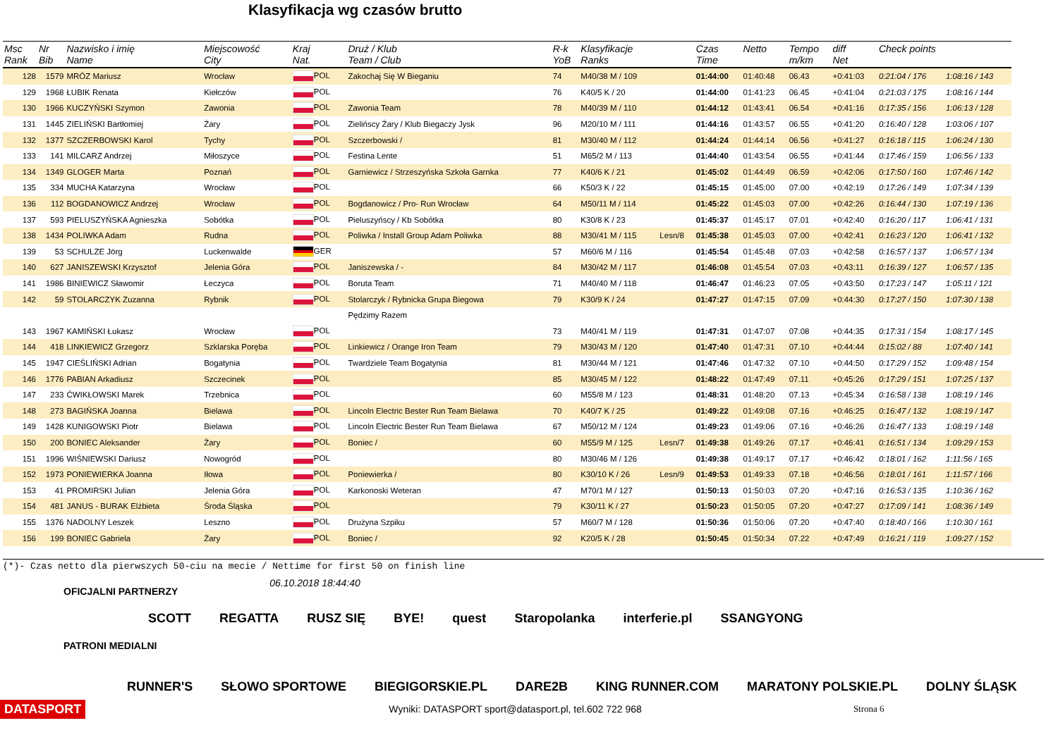Klasyfikacja wg czasów brutto
| Msc Rank | Nr Bib | Nazwisko i imię Name | Miejscowość City | Kraj Nat. | Druż / Klub Team / Club | R-k YoB | Klasyfikacje Ranks | | Czas Time | Netto | Tempo m/km | diff Net | Check points | |
| --- | --- | --- | --- | --- | --- | --- | --- | --- | --- | --- | --- | --- | --- | --- |
| 128 | 1579 | MRÓZ Mariusz | Wrocław | POL | Zakochaj Się W Bieganiu | 74 | M40/38 M / 109 | | 01:44:00 | 01:40:48 | 06.43 | +0:41:03 | 0:21:04 / 176 | 1:08:16 / 143 |
| 129 | 1968 | ŁUBIK Renata | Kiełczów | POL | | 76 | K40/5 K / 20 | | 01:44:00 | 01:41:23 | 06.45 | +0:41:04 | 0:21:03 / 175 | 1:08:16 / 144 |
| 130 | 1966 | KUCZYŃSKI Szymon | Zawonia | POL | Zawonia Team | 78 | M40/39 M / 110 | | 01:44:12 | 01:43:41 | 06.54 | +0:41:16 | 0:17:35 / 156 | 1:06:13 / 128 |
| 131 | 1445 | ZIELIŃSKI Bartłomiej | Żary | POL | Zielińscy Żary / Klub Biegaczy Jysk | 96 | M20/10 M / 111 | | 01:44:16 | 01:43:57 | 06.55 | +0:41:20 | 0:16:40 / 128 | 1:03:06 / 107 |
| 132 | 1377 | SZCZERBOWSKI Karol | Tychy | POL | Szczerbowski / | 81 | M30/40 M / 112 | | 01:44:24 | 01:44:14 | 06.56 | +0:41:27 | 0:16:18 / 115 | 1:06:24 / 130 |
| 133 | 141 | MILCARZ Andrzej | Miłoszyce | POL | Festina Lente | 51 | M65/2 M / 113 | | 01:44:40 | 01:43:54 | 06.55 | +0:41:44 | 0:17:46 / 159 | 1:06:56 / 133 |
| 134 | 1349 | GLOGER Marta | Poznań | POL | Garniewicz / Strzeszyńska Szkoła Garnka | 77 | K40/6 K / 21 | | 01:45:02 | 01:44:49 | 06.59 | +0:42:06 | 0:17:50 / 160 | 1:07:46 / 142 |
| 135 | 334 | MUCHA Katarzyna | Wrocław | POL | | 66 | K50/3 K / 22 | | 01:45:15 | 01:45:00 | 07.00 | +0:42:19 | 0:17:26 / 149 | 1:07:34 / 139 |
| 136 | 112 | BOGDANOWICZ Andrzej | Wrocław | POL | Bogdanowicz / Pro- Run Wrocław | 64 | M50/11 M / 114 | | 01:45:22 | 01:45:03 | 07.00 | +0:42:26 | 0:16:44 / 130 | 1:07:19 / 136 |
| 137 | 593 | PIELUSZYŃSKA Agnieszka | Sobótka | POL | Pieluszyńscy / Kb Sobótka | 80 | K30/8 K / 23 | | 01:45:37 | 01:45:17 | 07.01 | +0:42:40 | 0:16:20 / 117 | 1:06:41 / 131 |
| 138 | 1434 | POLIWKA Adam | Rudna | POL | Poliwka / Install Group Adam Poliwka | 88 | M30/41 M / 115 | Lesn/8 | 01:45:38 | 01:45:03 | 07.00 | +0:42:41 | 0:16:23 / 120 | 1:06:41 / 132 |
| 139 | 53 | SCHULZE Jörg | Luckenwalde | GER | | 57 | M60/6 M / 116 | | 01:45:54 | 01:45:48 | 07.03 | +0:42:58 | 0:16:57 / 137 | 1:06:57 / 134 |
| 140 | 627 | JANISZEWSKI Krzysztof | Jelenia Góra | POL | Janiszewska / - | 84 | M30/42 M / 117 | | 01:46:08 | 01:45:54 | 07.03 | +0:43:11 | 0:16:39 / 127 | 1:06:57 / 135 |
| 141 | 1986 | BINIEWICZ Sławomir | Łeczyca | POL | Boruta Team | 71 | M40/40 M / 118 | | 01:46:47 | 01:46:23 | 07.05 | +0:43:50 | 0:17:23 / 147 | 1:05:11 / 121 |
| 142 | 59 | STOLARCZYK Zuzanna | Rybnik | POL | Stolarczyk / Rybnicka Grupa Biegowa | 79 | K30/9 K / 24 | | 01:47:27 | 01:47:15 | 07.09 | +0:44:30 | 0:17:27 / 150 | 1:07:30 / 138 |
| | | | | | Pędzimy Razem | | | | | | | | | |
| 143 | 1967 | KAMIŃSKI Łukasz | Wrocław | POL | | 73 | M40/41 M / 119 | | 01:47:31 | 01:47:07 | 07.08 | +0:44:35 | 0:17:31 / 154 | 1:08:17 / 145 |
| 144 | 418 | LINKIEWICZ Grzegorz | Szklarska Poręba | POL | Linkiewicz / Orange Iron Team | 79 | M30/43 M / 120 | | 01:47:40 | 01:47:31 | 07.10 | +0:44:44 | 0:15:02 / 88 | 1:07:40 / 141 |
| 145 | 1947 | CIEŚLIŃSKI Adrian | Bogatynia | POL | Twardziele Team Bogatynia | 81 | M30/44 M / 121 | | 01:47:46 | 01:47:32 | 07.10 | +0:44:50 | 0:17:29 / 152 | 1:09:48 / 154 |
| 146 | 1776 | PABIAN Arkadiusz | Szczecinek | POL | | 85 | M30/45 M / 122 | | 01:48:22 | 01:47:49 | 07.11 | +0:45:26 | 0:17:29 / 151 | 1:07:25 / 137 |
| 147 | 233 | ĆWIKŁOWSKI Marek | Trzebnica | POL | | 60 | M55/8 M / 123 | | 01:48:31 | 01:48:20 | 07.13 | +0:45:34 | 0:16:58 / 138 | 1:08:19 / 146 |
| 148 | 273 | BAGIŃSKA Joanna | Bielawa | POL | Lincoln Electric Bester Run Team Bielawa | 70 | K40/7 K / 25 | | 01:49:22 | 01:49:08 | 07.16 | +0:46:25 | 0:16:47 / 132 | 1:08:19 / 147 |
| 149 | 1428 | KUNIGOWSKI Piotr | Bielawa | POL | Lincoln Electric Bester Run Team Bielawa | 67 | M50/12 M / 124 | | 01:49:23 | 01:49:06 | 07.16 | +0:46:26 | 0:16:47 / 133 | 1:08:19 / 148 |
| 150 | 200 | BONIEC Aleksander | Żary | POL | Boniec / | 60 | M55/9 M / 125 | Lesn/7 | 01:49:38 | 01:49:26 | 07.17 | +0:46:41 | 0:16:51 / 134 | 1:09:29 / 153 |
| 151 | 1996 | WIŚNIEWSKI Dariusz | Nowogród | POL | | 80 | M30/46 M / 126 | | 01:49:38 | 01:49:17 | 07.17 | +0:46:42 | 0:18:01 / 162 | 1:11:56 / 165 |
| 152 | 1973 | PONIEWIERKA Joanna | Iłowa | POL | Poniewierka / | 80 | K30/10 K / 26 | Lesn/9 | 01:49:53 | 01:49:33 | 07.18 | +0:46:56 | 0:18:01 / 161 | 1:11:57 / 166 |
| 153 | 41 | PROMIRSKI Julian | Jelenia Góra | POL | Karkonoski Weteran | 47 | M70/1 M / 127 | | 01:50:13 | 01:50:03 | 07.20 | +0:47:16 | 0:16:53 / 135 | 1:10:36 / 162 |
| 154 | 481 | JANUS - BURAK Elżbieta | Środa Śląska | POL | | 79 | K30/11 K / 27 | | 01:50:23 | 01:50:05 | 07.20 | +0:47:27 | 0:17:09 / 141 | 1:08:36 / 149 |
| 155 | 1376 | NADOLNY Leszek | Leszno | POL | Drużyna Szpiku | 57 | M60/7 M / 128 | | 01:50:36 | 01:50:06 | 07.20 | +0:47:40 | 0:18:40 / 166 | 1:10:30 / 161 |
| 156 | 199 | BONIEC Gabriela | Żary | POL | Boniec / | 92 | K20/5 K / 28 | | 01:50:45 | 01:50:34 | 07.22 | +0:47:49 | 0:16:21 / 119 | 1:09:27 / 152 |
(*)- Czas netto dla pierwszych 50-ciu na mecie / Nettime for first 50 on finish line
OFICJALNI PARTNERZY 06.10.2018 18:44:40
SCOTT REGATTA RUSZ SIĘ BYE! quest Staropolanka interferie.pl SSANGYONG
PATRONI MEDIALNI
RUNNER'S SŁOWO SPORTOWE BIEGIGORSKIE.PL DARE2B KING RUNNER.COM MARATONY POLSKIE.PL DOLNY ŚLĄSK
DATASPORT Wyniki: DATASPORT sport@datasport.pl, tel.602 722 968 Strona 6